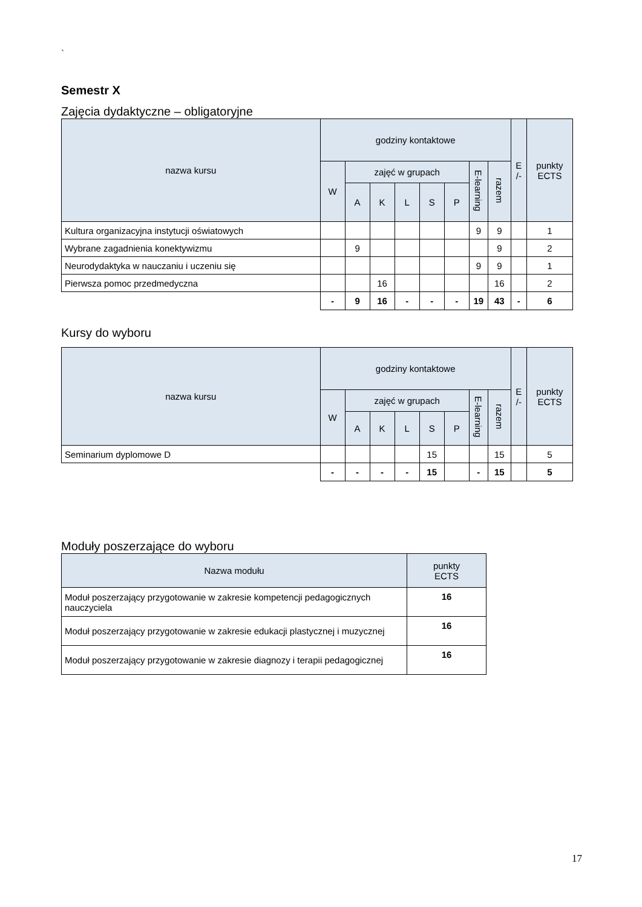`
Semestr X
Zajęcia dydaktyczne – obligatoryjne
| nazwa kursu | godziny kontaktowe | | | | | | | | E /- | punkty ECTS |
| --- | --- | --- | --- | --- | --- | --- | --- | --- | --- | --- |
| | W | zajęć w grupach | | | | | E-learning | razem | | |
| | | A | K | L | S | P | | | | |
| Kultura organizacyjna instytucji oświatowych | | | | | | | 9 | 9 | | 1 |
| Wybrane zagadnienia konektywizmu | | 9 | | | | | | 9 | | 2 |
| Neurodydaktyka w nauczaniu i uczeniu się | | | | | | | 9 | 9 | | 1 |
| Pierwsza pomoc przedmedyczna | | | 16 | | | | | 16 | | 2 |
| | - | 9 | 16 | - | - | - | 19 | 43 | - | 6 |
Kursy do wyboru
| nazwa kursu | godziny kontaktowe | | | | | | | | E /- | punkty ECTS |
| --- | --- | --- | --- | --- | --- | --- | --- | --- | --- | --- |
| | W | zajęć w grupach | | | | | E-learning | razem | | |
| | | A | K | L | S | P | | | | |
| Seminarium dyplomowe D | | | | | 15 | | | 15 | | 5 |
| | - | - | - | - | 15 | | - | 15 | | 5 |
Moduły poszerzające do wyboru
| Nazwa modułu | punkty ECTS |
| --- | --- |
| Moduł poszerzający przygotowanie w zakresie kompetencji pedagogicznych nauczyciela | 16 |
| Moduł poszerzający przygotowanie w zakresie edukacji plastycznej i muzycznej | 16 |
| Moduł poszerzający przygotowanie w zakresie diagnozy i terapii pedagogicznej | 16 |
17